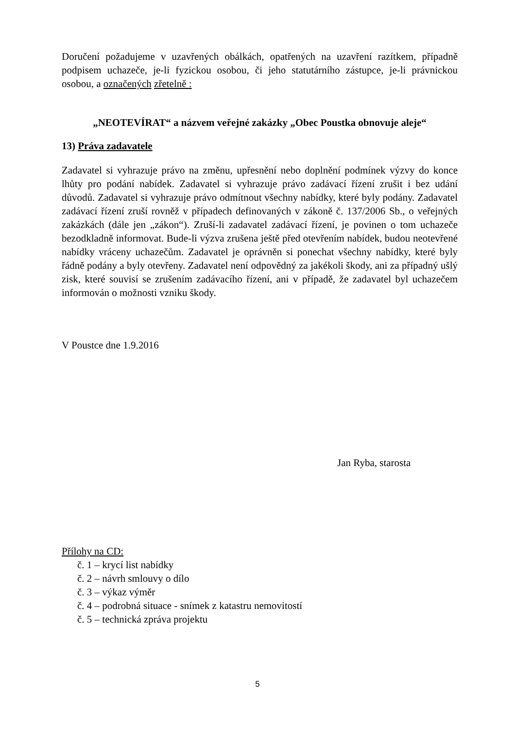Doručení požadujeme v uzavřených obálkách, opatřených na uzavření razítkem, případně podpisem uchazeče, je-li fyzickou osobou, či jeho statutárního zástupce, je-li právnickou osobou, a označených zřetelně :
„NEOTEVÍRAT“ a názvem veřejné zakázky „Obec Poustka obnovuje aleje“
13) Práva zadavatele
Zadavatel si vyhrazuje právo na změnu, upřesnění nebo doplnění podmínek výzvy do konce lhůty pro podání nabídek. Zadavatel si vyhrazuje právo zadávací řízení zrušit i bez udání důvodů. Zadavatel si vyhrazuje právo odmítnout všechny nabídky, které byly podány. Zadavatel zadávací řízení zruší rovněž v případech definovaných v zákoně č. 137/2006 Sb., o veřejných zakázkách (dále jen „zákon“). Zruší-li zadavatel zadávací řízení, je povinen o tom uchazeče bezodkladně informovat. Bude-li výzva zrušena ještě před otevřením nabídek, budou neotevřené nabídky vráceny uchazečům. Zadavatel je oprávněn si ponechat všechny nabídky, které byly řádně podány a byly otevřeny. Zadavatel není odpovědný za jakékoli škody, ani za případný ušlý zisk, které souvisí se zrušením zadávacího řízení, ani v případě, že zadavatel byl uchazečem informován o možnosti vzniku škody.
V Poustce dne 1.9.2016
Jan Ryba, starosta
Přílohy na CD:
č. 1 – krycí list nabídky
č. 2 – návrh smlouvy o dílo
č. 3 – výkaz výměr
č. 4 – podrobná situace - snímek z katastru nemovitostí
č. 5 – technická zpráva projektu
5